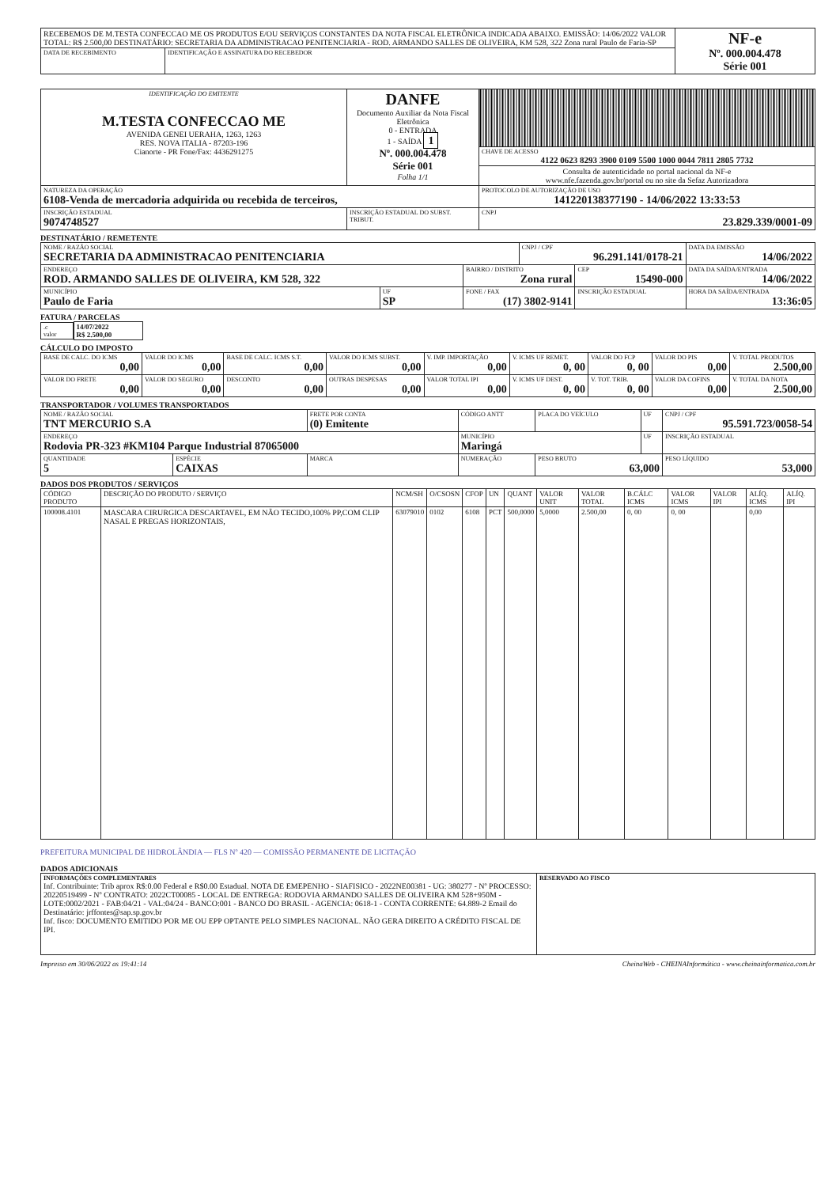| RECEBEMOS DE M.TESTA CONFECCAO ME OS PRODUTOS E/OU SERVIÇOS CONSTANTES DA NOTA FISCAL ELETRÔNICA INDICADA ABAIXO. EMISSÃO: 14/06/2022 VALOR TOTAL: R$ 2.500,00 DESTINATÁRIO: SECRETARIA DA ADMINISTRACAO PENITENCIARIA - ROD. ARMANDO SALLES DE OLIVEIRA, KM 528, 322 Zona rural Paulo de Faria-SP | | NF-e Nº. 000.004.478 Série 001 |
| DATA DE RECEBIMENTO | IDENTIFICAÇÃO E ASSINATURA DO RECEBEDOR | |
| IDENTIFICAÇÃO DO EMITENTE M.TESTA CONFECCAO ME AVENIDA GENEI UERAHA, 1263, 1263 RES. NOVA ITALIA - 87203-196 Cianorte - PR Fone/Fax: 4436291275 | DANFE Documento Auxiliar da Nota Fiscal Eletrônica 0 - ENTRADA 1 - SAÍDA 1 Nº. 000.004.478 Série 001 Folha 1/1 | |
| | | CHAVE DE ACESSO 4122 0623 8293 3900 0109 5500 1000 0044 7811 2805 7732 |
| | | Consulta de autenticidade no portal nacional da NF-e www.nfe.fazenda.gov.br/portal ou no site da Sefaz Autorizadora |
| NATUREZA DA OPERAÇÃO 6108-Venda de mercadoria adquirida ou recebida de terceiros, | | PROTOCOLO DE AUTORIZAÇÃO DE USO 141220138377190 - 14/06/2022 13:33:53 |
| INSCRIÇÃO ESTADUAL 9074748527 | INSCRIÇÃO ESTADUAL DO SUBST. TRIBUT. | CNPJ 23.829.339/0001-09 |
DESTINATÁRIO / REMETENTE
| NOME / RAZÃO SOCIAL SECRETARIA DA ADMINISTRACAO PENITENCIARIA | | | CNPJ / CPF 96.291.141/0178-21 | | DATA DA EMISSÃO 14/06/2022 |
| ENDEREÇO ROD. ARMANDO SALLES DE OLIVEIRA, KM 528, 322 | | BAIRRO / DISTRITO Zona rural | | CEP 15490-000 | DATA DA SAÍDA/ENTRADA 14/06/2022 |
| MUNICÍPIO Paulo de Faria | UF SP | FONE / FAX (17) 3802-9141 | | INSCRIÇÃO ESTADUAL | HORA DA SAÍDA/ENTRADA 13:36:05 |
FATURA / PARCELAS
| .c valor | 14/07/2022 R$ 2.500,00 |
CÁLCULO DO IMPOSTO
| BASE DE CALC. DO ICMS 0,00 | VALOR DO ICMS 0,00 | BASE DE CALC. ICMS S.T. 0,00 | VALOR DO ICMS SUBST. 0,00 | V. IMP. IMPORTAÇÃO 0,00 | V. ICMS UF REMET. 0, 00 | VALOR DO FCP 0, 00 | VALOR DO PIS 0,00 | V. TOTAL PRODUTOS 2.500,00 |
| VALOR DO FRETE 0,00 | VALOR DO SEGURO 0,00 | DESCONTO 0,00 | OUTRAS DESPESAS 0,00 | VALOR TOTAL IPI 0,00 | V. ICMS UF DEST. 0, 00 | V. TOT. TRIB. 0, 00 | VALOR DA COFINS 0,00 | V. TOTAL DA NOTA 2.500,00 |
TRANSPORTADOR / VOLUMES TRANSPORTADOS
| NOME / RAZÃO SOCIAL TNT MERCURIO S.A | | FRETE POR CONTA (0) Emitente | CÓDIGO ANTT | PLACA DO VEÍCULO | UF | CNPJ / CPF 95.591.723/0058-54 |
| ENDEREÇO Rodovia PR-323 #KM104 Parque Industrial 87065000 | | | MUNICÍPIO Maringá | | UF | INSCRIÇÃO ESTADUAL |
| QUANTIDADE 5 | ESPÉCIE CAIXAS | MARCA | NUMERAÇÃO | PESO BRUTO 63,000 | | PESO LÍQUIDO 53,000 |
DADOS DOS PRODUTOS / SERVIÇOS
| CÓDIGO PRODUTO | DESCRIÇÃO DO PRODUTO / SERVIÇO | NCM/SH | O/CSOSN | CFOP | UN | QUANT | VALOR UNIT | VALOR TOTAL | B.CÁLC ICMS | VALOR ICMS | VALOR IPI | ALÍQ. ICMS | ALÍQ. IPI |
| --- | --- | --- | --- | --- | --- | --- | --- | --- | --- | --- | --- | --- | --- |
| 100008.4101 | MASCARA CIRURGICA DESCARTAVEL, EM NÃO TECIDO,100% PP,COM CLIP NASAL E PREGAS HORIZONTAIS, | 63079010 | 0102 | 6108 | PCT | 500,0000 | 5,0000 | 2.500,00 | 0, 00 | 0, 00 | | 0,00 | |
PREFEITURA MUNICIPAL DE HIDROLÂNDIA — FLS Nº 420 — COMISSÃO PERMANENTE DE LICITAÇÃO
DADOS ADICIONAIS
| INFORMAÇÕES COMPLEMENTARES Inf. Contribuinte: Trib aprox R$:0.00 Federal e R$0.00 Estadual. NOTA DE EMEPENHO - SIAFISICO - 2022NE00381 - UG: 380277 - Nº PROCESSO: 20220519499 - Nº CONTRATO: 2022CT00085 - LOCAL DE ENTREGA: RODOVIA ARMANDO SALLES DE OLIVEIRA KM 528+950M - LOTE:0002/2021 - FAB:04/21 - VAL:04/24 - BANCO:001 - BANCO DO BRASIL - AGENCIA: 0618-1 - CONTA CORRENTE: 64.889-2 Email do Destinatário: jrffontes@sap.sp.gov.br Inf. fisco: DOCUMENTO EMITIDO POR ME OU EPP OPTANTE PELO SIMPLES NACIONAL. NÃO GERA DIREITO A CRÉDITO FISCAL DE IPI. | RESERVADO AO FISCO |
Impresso em 30/06/2022 as 19:41:14 CheinaWeb - CHEINAInformática - www.cheinainformatica.com.br